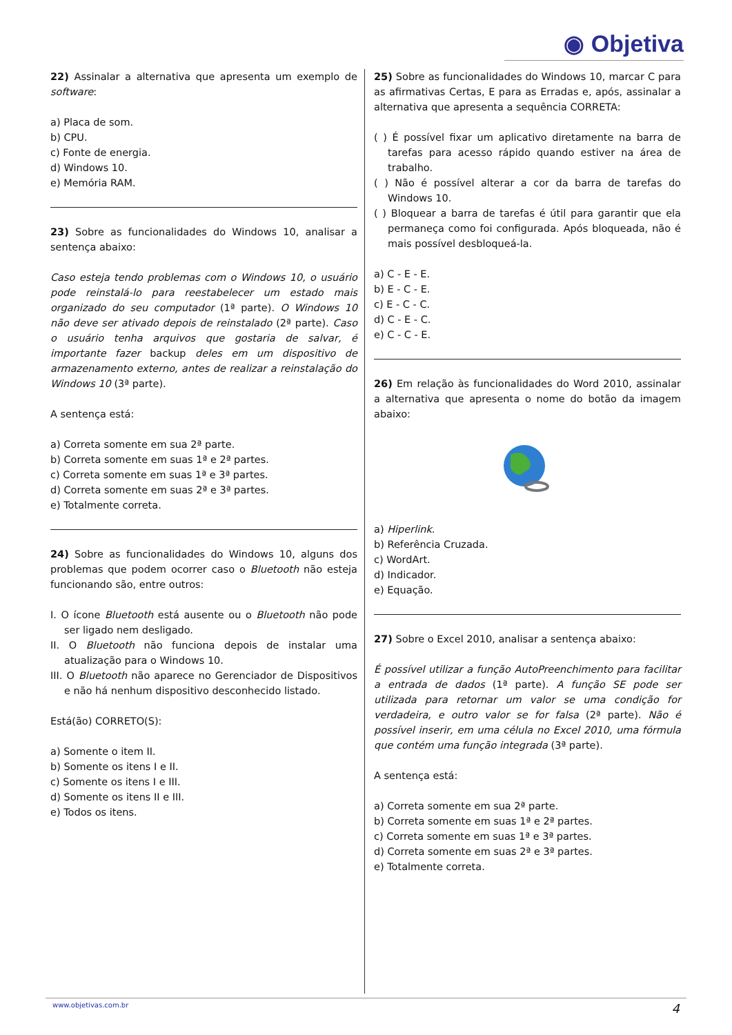◉ Objetiva
22) Assinalar a alternativa que apresenta um exemplo de software:
a) Placa de som.
b) CPU.
c) Fonte de energia.
d) Windows 10.
e) Memória RAM.
23) Sobre as funcionalidades do Windows 10, analisar a sentença abaixo:
Caso esteja tendo problemas com o Windows 10, o usuário pode reinstalá-lo para reestabelecer um estado mais organizado do seu computador (1ª parte). O Windows 10 não deve ser ativado depois de reinstalado (2ª parte). Caso o usuário tenha arquivos que gostaria de salvar, é importante fazer backup deles em um dispositivo de armazenamento externo, antes de realizar a reinstalação do Windows 10 (3ª parte).
A sentença está:
a) Correta somente em sua 2ª parte.
b) Correta somente em suas 1ª e 2ª partes.
c) Correta somente em suas 1ª e 3ª partes.
d) Correta somente em suas 2ª e 3ª partes.
e) Totalmente correta.
24) Sobre as funcionalidades do Windows 10, alguns dos problemas que podem ocorrer caso o Bluetooth não esteja funcionando são, entre outros:
I. O ícone Bluetooth está ausente ou o Bluetooth não pode ser ligado nem desligado.
II. O Bluetooth não funciona depois de instalar uma atualização para o Windows 10.
III. O Bluetooth não aparece no Gerenciador de Dispositivos e não há nenhum dispositivo desconhecido listado.
Está(ão) CORRETO(S):
a) Somente o item II.
b) Somente os itens I e II.
c) Somente os itens I e III.
d) Somente os itens II e III.
e) Todos os itens.
25) Sobre as funcionalidades do Windows 10, marcar C para as afirmativas Certas, E para as Erradas e, após, assinalar a alternativa que apresenta a sequência CORRETA:
( ) É possível fixar um aplicativo diretamente na barra de tarefas para acesso rápido quando estiver na área de trabalho.
( ) Não é possível alterar a cor da barra de tarefas do Windows 10.
( ) Bloquear a barra de tarefas é útil para garantir que ela permaneça como foi configurada. Após bloqueada, não é mais possível desbloqueá-la.
a) C - E - E.
b) E - C - E.
c) E - C - C.
d) C - E - C.
e) C - C - E.
26) Em relação às funcionalidades do Word 2010, assinalar a alternativa que apresenta o nome do botão da imagem abaixo:
a) Hiperlink.
b) Referência Cruzada.
c) WordArt.
d) Indicador.
e) Equação.
27) Sobre o Excel 2010, analisar a sentença abaixo:
É possível utilizar a função AutoPreenchimento para facilitar a entrada de dados (1ª parte). A função SE pode ser utilizada para retornar um valor se uma condição for verdadeira, e outro valor se for falsa (2ª parte). Não é possível inserir, em uma célula no Excel 2010, uma fórmula que contém uma função integrada (3ª parte).
A sentença está:
a) Correta somente em sua 2ª parte.
b) Correta somente em suas 1ª e 2ª partes.
c) Correta somente em suas 1ª e 3ª partes.
d) Correta somente em suas 2ª e 3ª partes.
e) Totalmente correta.
www.objetivas.com.br 4